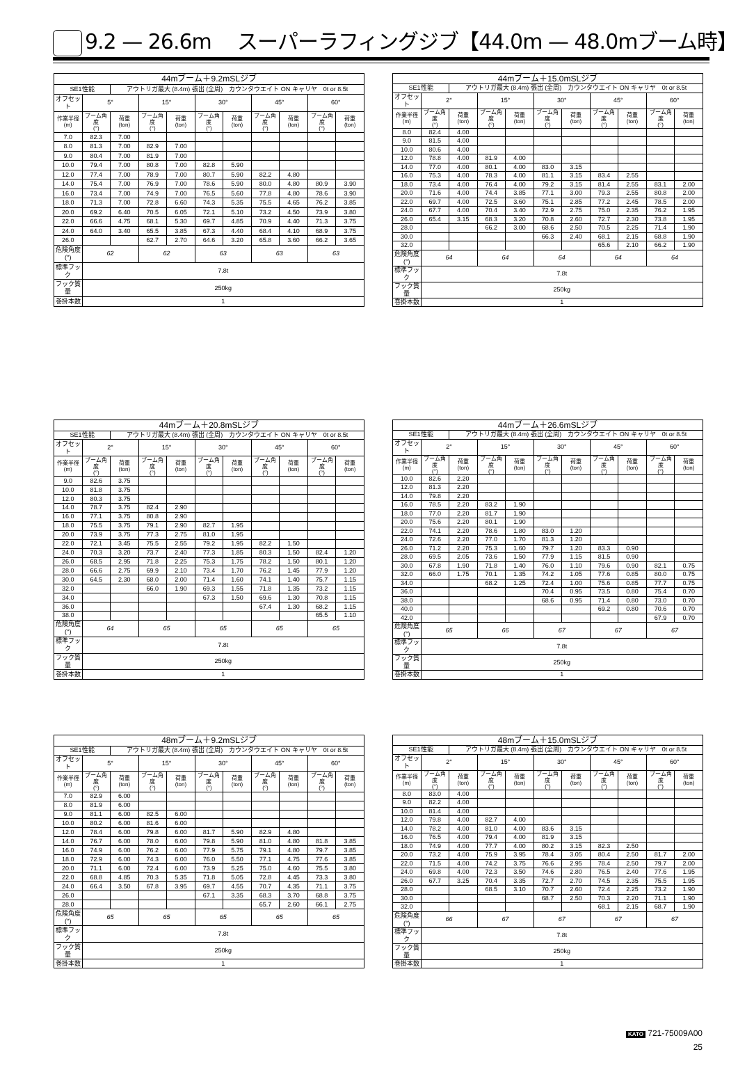9.2 — 26.6m　 スーパーラフィングジブ【44.0m — 48.0mブーム時】
| 44mブーム＋9.2mSLジブ | | | | | | | | | | |
| --- | --- | --- | --- | --- | --- | --- | --- | --- | --- | --- |
| SE1性能 | | アウトリガ最大 (8.4m) 張出 (全周) カウンタウエイト ON キャリヤ 0t or 8.5t | | | | | | | | |
| オフセット | 5° | | 15° | | 30° | | 45° | | 60° | |
| 作業半径 (m) | ブーム角度 (°) | 荷重 (ton) | ブーム角度 (°) | 荷重 (ton) | ブーム角度 (°) | 荷重 (ton) | ブーム角度 (°) | 荷重 (ton) | ブーム角度 (°) | 荷重 (ton) |
| 7.0 | 82.3 | 7.00 | | | | | | | | |
| 8.0 | 81.3 | 7.00 | 82.9 | 7.00 | | | | | | |
| 9.0 | 80.4 | 7.00 | 81.9 | 7.00 | | | | | | |
| 10.0 | 79.4 | 7.00 | 80.8 | 7.00 | 82.8 | 5.90 | | | | |
| 12.0 | 77.4 | 7.00 | 78.9 | 7.00 | 80.7 | 5.90 | 82.2 | 4.80 | | |
| 14.0 | 75.4 | 7.00 | 76.9 | 7.00 | 78.6 | 5.90 | 80.0 | 4.80 | 80.9 | 3.90 |
| 16.0 | 73.4 | 7.00 | 74.9 | 7.00 | 76.5 | 5.60 | 77.8 | 4.80 | 78.6 | 3.90 |
| 18.0 | 71.3 | 7.00 | 72.8 | 6.60 | 74.3 | 5.35 | 75.5 | 4.65 | 76.2 | 3.85 |
| 20.0 | 69.2 | 6.40 | 70.5 | 6.05 | 72.1 | 5.10 | 73.2 | 4.50 | 73.9 | 3.80 |
| 22.0 | 66.6 | 4.75 | 68.1 | 5.30 | 69.7 | 4.85 | 70.9 | 4.40 | 71.3 | 3.75 |
| 24.0 | 64.0 | 3.40 | 65.5 | 3.85 | 67.3 | 4.40 | 68.4 | 4.10 | 68.9 | 3.75 |
| 26.0 | | | 62.7 | 2.70 | 64.6 | 3.20 | 65.8 | 3.60 | 66.2 | 3.65 |
| 危険角度(°) | 62 | | 62 | | 63 | | 63 | | 63 | |
| 標準フック | 7.8t | | | | | | | | | |
| フック質量 | 250kg | | | | | | | | | |
| 巻掛本数 | 1 | | | | | | | | | |
| 44mブーム＋15.0mSLジブ | | | | | | | | | | |
| --- | --- | --- | --- | --- | --- | --- | --- | --- | --- | --- |
| SE1性能 | | アウトリガ最大 (8.4m) 張出 (全周) カウンタウエイト ON キャリヤ 0t or 8.5t | | | | | | | | |
| オフセット | 2° | | 15° | | 30° | | 45° | | 60° | |
| 作業半径 (m) | ブーム角度 (°) | 荷重 (ton) | ブーム角度 (°) | 荷重 (ton) | ブーム角度 (°) | 荷重 (ton) | ブーム角度 (°) | 荷重 (ton) | ブーム角度 (°) | 荷重 (ton) |
| 8.0 | 82.4 | 4.00 | | | | | | | | |
| 9.0 | 81.5 | 4.00 | | | | | | | | |
| 10.0 | 80.6 | 4.00 | | | | | | | | |
| 12.0 | 78.8 | 4.00 | 81.9 | 4.00 | | | | | | |
| 14.0 | 77.0 | 4.00 | 80.1 | 4.00 | 83.0 | 3.15 | | | | |
| 16.0 | 75.3 | 4.00 | 78.3 | 4.00 | 81.1 | 3.15 | 83.4 | 2.55 | | |
| 18.0 | 73.4 | 4.00 | 76.4 | 4.00 | 79.2 | 3.15 | 81.4 | 2.55 | 83.1 | 2.00 |
| 20.0 | 71.6 | 4.00 | 74.4 | 3.85 | 77.1 | 3.00 | 79.3 | 2.55 | 80.8 | 2.00 |
| 22.0 | 69.7 | 4.00 | 72.5 | 3.60 | 75.1 | 2.85 | 77.2 | 2.45 | 78.5 | 2.00 |
| 24.0 | 67.7 | 4.00 | 70.4 | 3.40 | 72.9 | 2.75 | 75.0 | 2.35 | 76.2 | 1.95 |
| 26.0 | 65.4 | 3.15 | 68.3 | 3.20 | 70.8 | 2.60 | 72.7 | 2.30 | 73.8 | 1.95 |
| 28.0 | | | 66.2 | 3.00 | 68.6 | 2.50 | 70.5 | 2.25 | 71.4 | 1.90 |
| 30.0 | | | | | 66.3 | 2.40 | 68.1 | 2.15 | 68.8 | 1.90 |
| 32.0 | | | | | | | 65.6 | 2.10 | 66.2 | 1.90 |
| 危険角度(°) | 64 | | 64 | | 64 | | 64 | | 64 | |
| 標準フック | 7.8t | | | | | | | | | |
| フック質量 | 250kg | | | | | | | | | |
| 巻掛本数 | 1 | | | | | | | | | |
| 44mブーム＋20.8mSLジブ | | | | | | | | | | |
| --- | --- | --- | --- | --- | --- | --- | --- | --- | --- | --- |
| SE1性能 | | アウトリガ最大 (8.4m) 張出 (全周) カウンタウエイト ON キャリヤ 0t or 8.5t | | | | | | | | |
| オフセット | 2° | | 15° | | 30° | | 45° | | 60° | |
| 作業半径 (m) | ブーム角度 (°) | 荷重 (ton) | ブーム角度 (°) | 荷重 (ton) | ブーム角度 (°) | 荷重 (ton) | ブーム角度 (°) | 荷重 (ton) | ブーム角度 (°) | 荷重 (ton) |
| 9.0 | 82.6 | 3.75 | | | | | | | | |
| 10.0 | 81.8 | 3.75 | | | | | | | | |
| 12.0 | 80.3 | 3.75 | | | | | | | | |
| 14.0 | 78.7 | 3.75 | 82.4 | 2.90 | | | | | | |
| 16.0 | 77.1 | 3.75 | 80.8 | 2.90 | | | | | | |
| 18.0 | 75.5 | 3.75 | 79.1 | 2.90 | 82.7 | 1.95 | | | | |
| 20.0 | 73.9 | 3.75 | 77.3 | 2.75 | 81.0 | 1.95 | | | | |
| 22.0 | 72.1 | 3.45 | 75.5 | 2.55 | 79.2 | 1.95 | 82.2 | 1.50 | | |
| 24.0 | 70.3 | 3.20 | 73.7 | 2.40 | 77.3 | 1.85 | 80.3 | 1.50 | 82.4 | 1.20 |
| 26.0 | 68.5 | 2.95 | 71.8 | 2.25 | 75.3 | 1.75 | 78.2 | 1.50 | 80.1 | 1.20 |
| 28.0 | 66.6 | 2.75 | 69.9 | 2.10 | 73.4 | 1.70 | 76.2 | 1.45 | 77.9 | 1.20 |
| 30.0 | 64.5 | 2.30 | 68.0 | 2.00 | 71.4 | 1.60 | 74.1 | 1.40 | 75.7 | 1.15 |
| 32.0 | | | 66.0 | 1.90 | 69.3 | 1.55 | 71.8 | 1.35 | 73.2 | 1.15 |
| 34.0 | | | | | 67.3 | 1.50 | 69.6 | 1.30 | 70.8 | 1.15 |
| 36.0 | | | | | | | 67.4 | 1.30 | 68.2 | 1.15 |
| 38.0 | | | | | | | | | 65.5 | 1.10 |
| 危険角度(°) | 64 | | 65 | | 65 | | 65 | | 65 | |
| 標準フック | 7.8t | | | | | | | | | |
| フック質量 | 250kg | | | | | | | | | |
| 巻掛本数 | 1 | | | | | | | | | |
| 44mブーム＋26.6mSLジブ | | | | | | | | | | |
| --- | --- | --- | --- | --- | --- | --- | --- | --- | --- | --- |
| SE1性能 | | アウトリガ最大 (8.4m) 張出 (全周) カウンタウエイト ON キャリヤ 0t or 8.5t | | | | | | | | |
| オフセット | 2° | | 15° | | 30° | | 45° | | 60° | |
| 作業半径 (m) | ブーム角度 (°) | 荷重 (ton) | ブーム角度 (°) | 荷重 (ton) | ブーム角度 (°) | 荷重 (ton) | ブーム角度 (°) | 荷重 (ton) | ブーム角度 (°) | 荷重 (ton) |
| 10.0 | 82.6 | 2.20 | | | | | | | | |
| 12.0 | 81.3 | 2.20 | | | | | | | | |
| 14.0 | 79.8 | 2.20 | | | | | | | | |
| 16.0 | 78.5 | 2.20 | 83.2 | 1.90 | | | | | | |
| 18.0 | 77.0 | 2.20 | 81.7 | 1.90 | | | | | | |
| 20.0 | 75.6 | 2.20 | 80.1 | 1.90 | | | | | | |
| 22.0 | 74.1 | 2.20 | 78.6 | 1.80 | 83.0 | 1.20 | | | | |
| 24.0 | 72.6 | 2.20 | 77.0 | 1.70 | 81.3 | 1.20 | | | | |
| 26.0 | 71.2 | 2.20 | 75.3 | 1.60 | 79.7 | 1.20 | 83.3 | 0.90 | | |
| 28.0 | 69.5 | 2.05 | 73.6 | 1.50 | 77.9 | 1.15 | 81.5 | 0.90 | | |
| 30.0 | 67.8 | 1.90 | 71.8 | 1.40 | 76.0 | 1.10 | 79.6 | 0.90 | 82.1 | 0.75 |
| 32.0 | 66.0 | 1.75 | 70.1 | 1.35 | 74.2 | 1.05 | 77.6 | 0.85 | 80.0 | 0.75 |
| 34.0 | | | 68.2 | 1.25 | 72.4 | 1.00 | 75.6 | 0.85 | 77.7 | 0.75 |
| 36.0 | | | | | 70.4 | 0.95 | 73.5 | 0.80 | 75.4 | 0.70 |
| 38.0 | | | | | 68.6 | 0.95 | 71.4 | 0.80 | 73.0 | 0.70 |
| 40.0 | | | | | | | 69.2 | 0.80 | 70.6 | 0.70 |
| 42.0 | | | | | | | | | 67.9 | 0.70 |
| 危険角度(°) | 65 | | 66 | | 67 | | 67 | | 67 | |
| 標準フック | 7.8t | | | | | | | | | |
| フック質量 | 250kg | | | | | | | | | |
| 巻掛本数 | 1 | | | | | | | | | |
| 48mブーム＋9.2mSLジブ | | | | | | | | | | |
| --- | --- | --- | --- | --- | --- | --- | --- | --- | --- | --- |
| SE1性能 | | アウトリガ最大 (8.4m) 張出 (全周) カウンタウエイト ON キャリヤ 0t or 8.5t | | | | | | | | |
| オフセット | 5° | | 15° | | 30° | | 45° | | 60° | |
| 作業半径 (m) | ブーム角度 (°) | 荷重 (ton) | ブーム角度 (°) | 荷重 (ton) | ブーム角度 (°) | 荷重 (ton) | ブーム角度 (°) | 荷重 (ton) | ブーム角度 (°) | 荷重 (ton) |
| 7.0 | 82.9 | 6.00 | | | | | | | | |
| 8.0 | 81.9 | 6.00 | | | | | | | | |
| 9.0 | 81.1 | 6.00 | 82.5 | 6.00 | | | | | | |
| 10.0 | 80.2 | 6.00 | 81.6 | 6.00 | | | | | | |
| 12.0 | 78.4 | 6.00 | 79.8 | 6.00 | 81.7 | 5.90 | 82.9 | 4.80 | | |
| 14.0 | 76.7 | 6.00 | 78.0 | 6.00 | 79.8 | 5.90 | 81.0 | 4.80 | 81.8 | 3.85 |
| 16.0 | 74.9 | 6.00 | 76.2 | 6.00 | 77.9 | 5.75 | 79.1 | 4.80 | 79.7 | 3.85 |
| 18.0 | 72.9 | 6.00 | 74.3 | 6.00 | 76.0 | 5.50 | 77.1 | 4.75 | 77.6 | 3.85 |
| 20.0 | 71.1 | 6.00 | 72.4 | 6.00 | 73.9 | 5.25 | 75.0 | 4.60 | 75.5 | 3.80 |
| 22.0 | 68.8 | 4.85 | 70.3 | 5.35 | 71.8 | 5.05 | 72.8 | 4.45 | 73.3 | 3.80 |
| 24.0 | 66.4 | 3.50 | 67.8 | 3.95 | 69.7 | 4.55 | 70.7 | 4.35 | 71.1 | 3.75 |
| 26.0 | | | | | 67.1 | 3.35 | 68.3 | 3.70 | 68.8 | 3.75 |
| 28.0 | | | | | | | 65.7 | 2.60 | 66.1 | 2.75 |
| 危険角度(°) | 65 | | 65 | | 65 | | 65 | | 65 | |
| 標準フック | 7.8t | | | | | | | | | |
| フック質量 | 250kg | | | | | | | | | |
| 巻掛本数 | 1 | | | | | | | | | |
| 48mブーム＋15.0mSLジブ | | | | | | | | | | |
| --- | --- | --- | --- | --- | --- | --- | --- | --- | --- | --- |
| SE1性能 | | アウトリガ最大 (8.4m) 張出 (全周) カウンタウエイト ON キャリヤ 0t or 8.5t | | | | | | | | |
| オフセット | 2° | | 15° | | 30° | | 45° | | 60° | |
| 作業半径 (m) | ブーム角度 (°) | 荷重 (ton) | ブーム角度 (°) | 荷重 (ton) | ブーム角度 (°) | 荷重 (ton) | ブーム角度 (°) | 荷重 (ton) | ブーム角度 (°) | 荷重 (ton) |
| 8.0 | 83.0 | 4.00 | | | | | | | | |
| 9.0 | 82.2 | 4.00 | | | | | | | | |
| 10.0 | 81.4 | 4.00 | | | | | | | | |
| 12.0 | 79.8 | 4.00 | 82.7 | 4.00 | | | | | | |
| 14.0 | 78.2 | 4.00 | 81.0 | 4.00 | 83.6 | 3.15 | | | | |
| 16.0 | 76.5 | 4.00 | 79.4 | 4.00 | 81.9 | 3.15 | | | | |
| 18.0 | 74.9 | 4.00 | 77.7 | 4.00 | 80.2 | 3.15 | 82.3 | 2.50 | | |
| 20.0 | 73.2 | 4.00 | 75.9 | 3.95 | 78.4 | 3.05 | 80.4 | 2.50 | 81.7 | 2.00 |
| 22.0 | 71.5 | 4.00 | 74.2 | 3.75 | 76.6 | 2.95 | 78.4 | 2.50 | 79.7 | 2.00 |
| 24.0 | 69.8 | 4.00 | 72.3 | 3.50 | 74.6 | 2.80 | 76.5 | 2.40 | 77.6 | 1.95 |
| 26.0 | 67.7 | 3.25 | 70.4 | 3.35 | 72.7 | 2.70 | 74.5 | 2.35 | 75.5 | 1.95 |
| 28.0 | | | 68.5 | 3.10 | 70.7 | 2.60 | 72.4 | 2.25 | 73.2 | 1.90 |
| 30.0 | | | | | 68.7 | 2.50 | 70.3 | 2.20 | 71.1 | 1.90 |
| 32.0 | | | | | | | 68.1 | 2.15 | 68.7 | 1.90 |
| 危険角度(°) | 66 | | 67 | | 67 | | 67 | | 67 | |
| 標準フック | 7.8t | | | | | | | | | |
| フック質量 | 250kg | | | | | | | | | |
| 巻掛本数 | 1 | | | | | | | | | |
KATO 721-75009A00
25